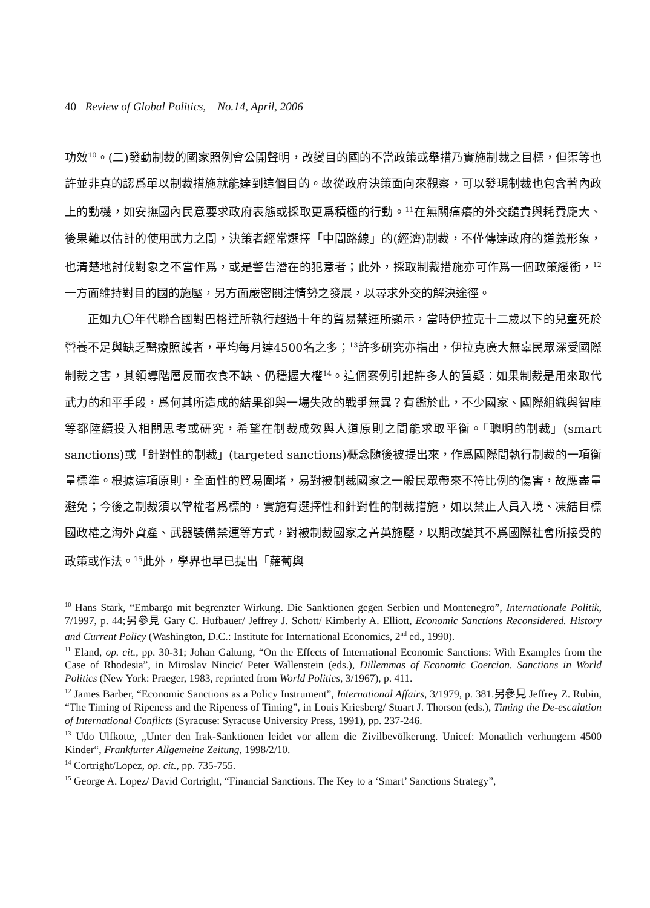40 Review of Global Politics, No.14, April, 2006
功效<sup>10</sup>。(二)發動制裁的國家照例會公開聲明，改變目的國的不當政策或舉措乃實施制裁之目標，但渠等也許並非真的認爲單以制裁措施就能達到這個目的。故從政府決策面向來觀察，可以發現制裁也包含著內政上的動機，如安撫國內民意要求政府表態或採取更爲積極的行動。<sup>11</sup>在無關痛癢的外交譴責與耗費龐大、後果難以估計的使用武力之間，決策者經常選擇「中間路線」的(經濟)制裁，不僅傳達政府的道義形象，也清楚地討伐對象之不當作爲，或是警告潛在的犯意者；此外，採取制裁措施亦可作爲一個政策緩衝，<sup>12</sup>一方面維持對目的國的施壓，另方面嚴密關注情勢之發展，以尋求外交的解決途徑。
正如九〇年代聯合國對巴格達所執行超過十年的貿易禁運所顯示，當時伊拉克十二歲以下的兒童死於營養不足與缺乏醫療照護者，平均每月達4500名之多；<sup>13</sup>許多研究亦指出，伊拉克廣大無辜民眾深受國際制裁之害，其領導階層反而衣食不缺、仍穩握大權<sup>14</sup>。這個案例引起許多人的質疑：如果制裁是用來取代武力的和平手段，爲何其所造成的結果卻與一場失敗的戰爭無異？有鑑於此，不少國家、國際組織與智庫等都陸續投入相關思考或研究，希望在制裁成效與人道原則之間能求取平衡。「聰明的制裁」(smart sanctions)或「針對性的制裁」(targeted sanctions)概念隨後被提出來，作爲國際間執行制裁的一項衡量標準。根據這項原則，全面性的貿易圍堵，易對被制裁國家之一般民眾帶來不符比例的傷害，故應盡量避免；今後之制裁須以掌權者爲標的，實施有選擇性和針對性的制裁措施，如以禁止人員入境、凍結目標國政權之海外資產、武器裝備禁運等方式，對被制裁國家之菁英施壓，以期改變其不爲國際社會所接受的政策或作法。<sup>15</sup>此外，學界也早已提出「蘿蔔與
<sup>10</sup> Hans Stark, “Embargo mit begrenzter Wirkung. Die Sanktionen gegen Serbien und Montenegro”, Internationale Politik, 7/1997, p. 44;另參見 Gary C. Hufbauer/ Jeffrey J. Schott/ Kimberly A. Elliott, Economic Sanctions Reconsidered. History and Current Policy (Washington, D.C.: Institute for International Economics, 2<sup>nd</sup> ed., 1990).
<sup>11</sup> Eland, op. cit., pp. 30-31; Johan Galtung, “On the Effects of International Economic Sanctions: With Examples from the Case of Rhodesia”, in Miroslav Nincic/ Peter Wallenstein (eds.), Dillemmas of Economic Coercion. Sanctions in World Politics (New York: Praeger, 1983, reprinted from World Politics, 3/1967), p. 411.
<sup>12</sup> James Barber, “Economic Sanctions as a Policy Instrument”, International Affairs, 3/1979, p. 381.另參見 Jeffrey Z. Rubin, “The Timing of Ripeness and the Ripeness of Timing”, in Louis Kriesberg/ Stuart J. Thorson (eds.), Timing the De-escalation of International Conflicts (Syracuse: Syracuse University Press, 1991), pp. 237-246.
<sup>13</sup> Udo Ulfkotte, „Unter den Irak-Sanktionen leidet vor allem die Zivilbevölkerung. Unicef: Monatlich verhungern 4500 Kinder“, Frankfurter Allgemeine Zeitung, 1998/2/10.
<sup>14</sup> Cortright/Lopez, op. cit., pp. 735-755.
<sup>15</sup> George A. Lopez/ David Cortright, “Financial Sanctions. The Key to a ‘Smart’ Sanctions Strategy”,